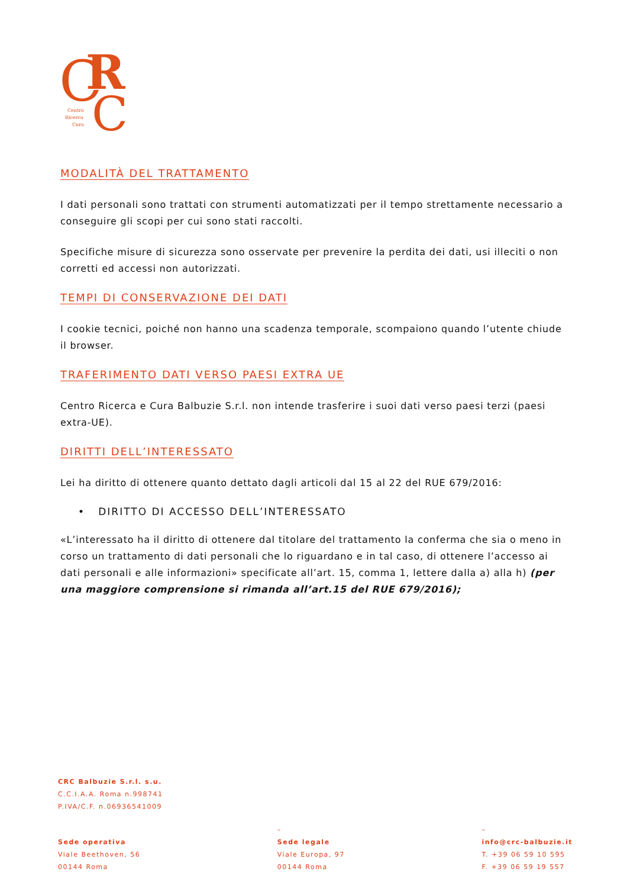C
R
C
Centro
Ricerca
Cura
MODALITÀ DEL TRATTAMENTO
I dati personali sono trattati con strumenti automatizzati per il tempo strettamente necessario a conseguire gli scopi per cui sono stati raccolti.
Specifiche misure di sicurezza sono osservate per prevenire la perdita dei dati, usi illeciti o non corretti ed accessi non autorizzati.
TEMPI DI CONSERVAZIONE DEI DATI
I cookie tecnici, poiché non hanno una scadenza temporale, scompaiono quando l’utente chiude il browser.
TRAFERIMENTO DATI VERSO PAESI EXTRA UE
Centro Ricerca e Cura Balbuzie S.r.l. non intende trasferire i suoi dati verso paesi terzi (paesi extra-UE).
DIRITTI DELL’INTERESSATO
Lei ha diritto di ottenere quanto dettato dagli articoli dal 15 al 22 del RUE 679/2016:
• DIRITTO DI ACCESSO DELL’INTERESSATO
«L’interessato ha il diritto di ottenere dal titolare del trattamento la conferma che sia o meno in corso un trattamento di dati personali che lo riguardano e in tal caso, di ottenere l’accesso ai dati personali e alle informazioni» specificate all’art. 15, comma 1, lettere dalla a) alla h) (per una maggiore comprensione si rimanda all’art.15 del RUE 679/2016);
CRC Balbuzie S.r.l. s.u.
C.C.I.A.A. Roma n.998741
P.IVA/C.F. n.06936541009
Sede operativa
Viale Beethoven, 56
00144 Roma
–
Sede legale
Viale Europa, 97
00144 Roma
–
info@crc-balbuzie.it
T. +39 06 59 10 595
F. +39 06 59 19 557